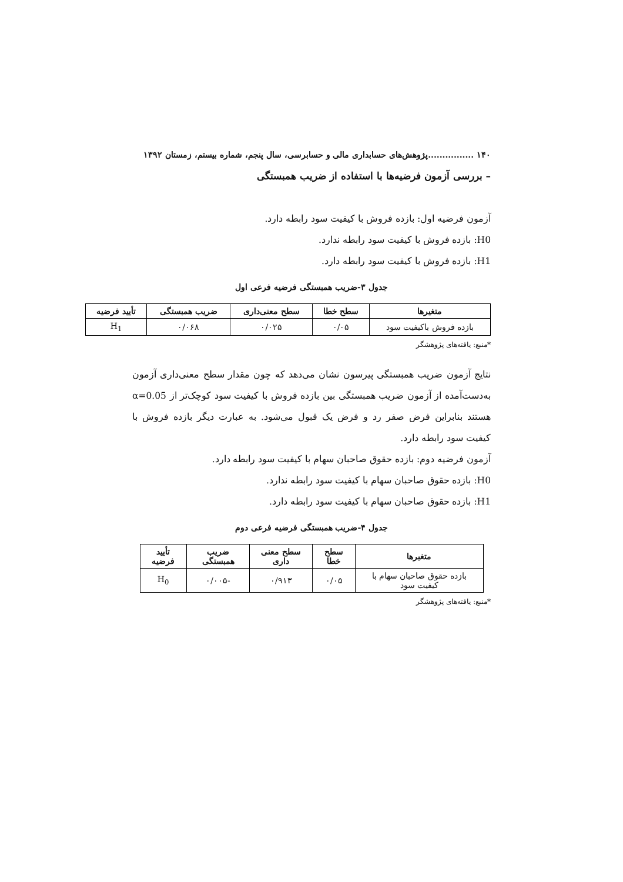۱۴۰ ................پژوهش‌های حسابداری مالی و حسابرسی، سال پنجم، شماره بیستم، زمستان ۱۳۹۲
– بررسی آزمون فرضیه‌ها با استفاده از ضریب همبستگی
آزمون فرضیه اول: بازده فروش با کیفیت سود رابطه دارد.
H0: بازده فروش با کیفیت سود رابطه ندارد.
H1: بازده فروش با کیفیت سود رابطه دارد.
جدول ۳-ضریب همبستگی فرضیه فرعی اول
| متغیرها | سطح خطا | سطح معنی‌داری | ضریب همبستگی | تأیید فرضیه |
| --- | --- | --- | --- | --- |
| بازده فروش باکیفیت سود | ۰/۰۵ | ۰/۰۲۵ | ۰/۰۶۸ | H<sub>1</sub> |
*منبع: یافته‌های پژوهشگر
نتایج آزمون ضریب همبستگی پیرسون نشان می‌دهد که چون مقدار سطح معنی‌داری آزمون به‌دست‌آمده از آزمون ضریب همبستگی بین بازده فروش با کیفیت سود کوچک‌تر از α=0.05 هستند بنابراین فرض صفر رد و فرض یک قبول می‌شود. به عبارت دیگر بازده فروش با کیفیت سود رابطه دارد.
آزمون فرضیه دوم: بازده حقوق صاحبان سهام با کیفیت سود رابطه دارد.
H0: بازده حقوق صاحبان سهام با کیفیت سود رابطه ندارد.
H1: بازده حقوق صاحبان سهام با کیفیت سود رابطه دارد.
جدول ۴-ضریب همبستگی فرضیه فرعی دوم
| متغیرها | سطح خطا | سطح معنی داری | ضریب همبستگی | تأیید فرضیه |
| --- | --- | --- | --- | --- |
| بازده حقوق صاحبان سهام با کیفیت سود | ۰/۰۵ | ۰/۹۱۳ | -۰/۰۰۵ | H<sub>0</sub> |
*منبع: یافته‌های پژوهشگر